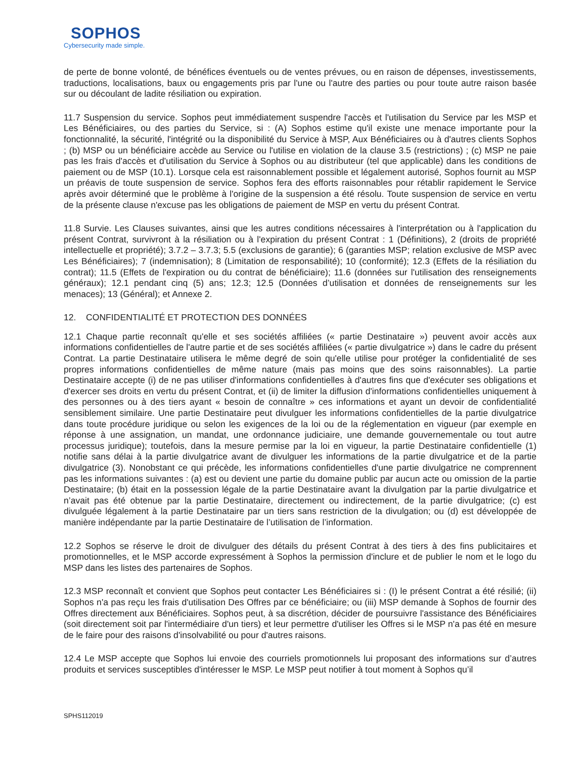SOPHOS
Cybersecurity made simple.
de perte de bonne volonté, de bénéfices éventuels ou de ventes prévues, ou en raison de dépenses, investissements, traductions, localisations, baux ou engagements pris par l'une ou l'autre des parties ou pour toute autre raison basée sur ou découlant de ladite résiliation ou expiration.
11.7 Suspension du service. Sophos peut immédiatement suspendre l'accès et l'utilisation du Service par les MSP et Les Bénéficiaires, ou des parties du Service, si : (A) Sophos estime qu'il existe une menace importante pour la fonctionnalité, la sécurité, l'intégrité ou la disponibilité du Service à MSP, Aux Bénéficiaires ou à d'autres clients Sophos ; (b) MSP ou un bénéficiaire accède au Service ou l'utilise en violation de la clause 3.5 (restrictions) ; (c) MSP ne paie pas les frais d'accès et d'utilisation du Service à Sophos ou au distributeur (tel que applicable) dans les conditions de paiement ou de MSP (10.1). Lorsque cela est raisonnablement possible et légalement autorisé, Sophos fournit au MSP un préavis de toute suspension de service. Sophos fera des efforts raisonnables pour rétablir rapidement le Service après avoir déterminé que le problème à l'origine de la suspension a été résolu. Toute suspension de service en vertu de la présente clause n'excuse pas les obligations de paiement de MSP en vertu du présent Contrat.
11.8 Survie. Les Clauses suivantes, ainsi que les autres conditions nécessaires à l'interprétation ou à l'application du présent Contrat, survivront à la résiliation ou à l'expiration du présent Contrat : 1 (Définitions), 2 (droits de propriété intellectuelle et propriété); 3.7.2 – 3.7.3; 5.5 (exclusions de garantie); 6 (garanties MSP; relation exclusive de MSP avec Les Bénéficiaires); 7 (indemnisation); 8 (Limitation de responsabilité); 10 (conformité); 12.3 (Effets de la résiliation du contrat); 11.5 (Effets de l'expiration ou du contrat de bénéficiaire); 11.6 (données sur l'utilisation des renseignements généraux); 12.1 pendant cinq (5) ans; 12.3; 12.5 (Données d’utilisation et données de renseignements sur les menaces); 13 (Général); et Annexe 2.
12. CONFIDENTIALITÉ ET PROTECTION DES DONNÉES
12.1 Chaque partie reconnaît qu'elle et ses sociétés affiliées (« partie Destinataire ») peuvent avoir accès aux informations confidentielles de l'autre partie et de ses sociétés affiliées (« partie divulgatrice ») dans le cadre du présent Contrat. La partie Destinataire utilisera le même degré de soin qu'elle utilise pour protéger la confidentialité de ses propres informations confidentielles de même nature (mais pas moins que des soins raisonnables). La partie Destinataire accepte (i) de ne pas utiliser d'informations confidentielles à d'autres fins que d'exécuter ses obligations et d'exercer ses droits en vertu du présent Contrat, et (ii) de limiter la diffusion d'informations confidentielles uniquement à des personnes ou à des tiers ayant « besoin de connaître » ces informations et ayant un devoir de confidentialité sensiblement similaire. Une partie Destinataire peut divulguer les informations confidentielles de la partie divulgatrice dans toute procédure juridique ou selon les exigences de la loi ou de la réglementation en vigueur (par exemple en réponse à une assignation, un mandat, une ordonnance judiciaire, une demande gouvernementale ou tout autre processus juridique); toutefois, dans la mesure permise par la loi en vigueur, la partie Destinataire confidentielle (1) notifie sans délai à la partie divulgatrice avant de divulguer les informations de la partie divulgatrice et de la partie divulgatrice (3). Nonobstant ce qui précède, les informations confidentielles d'une partie divulgatrice ne comprennent pas les informations suivantes : (a) est ou devient une partie du domaine public par aucun acte ou omission de la partie Destinataire; (b) était en la possession légale de la partie Destinataire avant la divulgation par la partie divulgatrice et n’avait pas été obtenue par la partie Destinataire, directement ou indirectement, de la partie divulgatrice; (c) est divulguée légalement à la partie Destinataire par un tiers sans restriction de la divulgation; ou (d) est développée de manière indépendante par la partie Destinataire de l’utilisation de l’information.
12.2 Sophos se réserve le droit de divulguer des détails du présent Contrat à des tiers à des fins publicitaires et promotionnelles, et le MSP accorde expressément à Sophos la permission d'inclure et de publier le nom et le logo du MSP dans les listes des partenaires de Sophos.
12.3 MSP reconnaît et convient que Sophos peut contacter Les Bénéficiaires si : (I) le présent Contrat a été résilié; (ii) Sophos n'a pas reçu les frais d'utilisation Des Offres par ce bénéficiaire; ou (iii) MSP demande à Sophos de fournir des Offres directement aux Bénéficiaires. Sophos peut, à sa discrétion, décider de poursuivre l'assistance des Bénéficiaires (soit directement soit par l'intermédiaire d'un tiers) et leur permettre d'utiliser les Offres si le MSP n'a pas été en mesure de le faire pour des raisons d'insolvabilité ou pour d'autres raisons.
12.4 Le MSP accepte que Sophos lui envoie des courriels promotionnels lui proposant des informations sur d’autres produits et services susceptibles d'intéresser le MSP. Le MSP peut notifier à tout moment à Sophos qu’il
SPHS112019